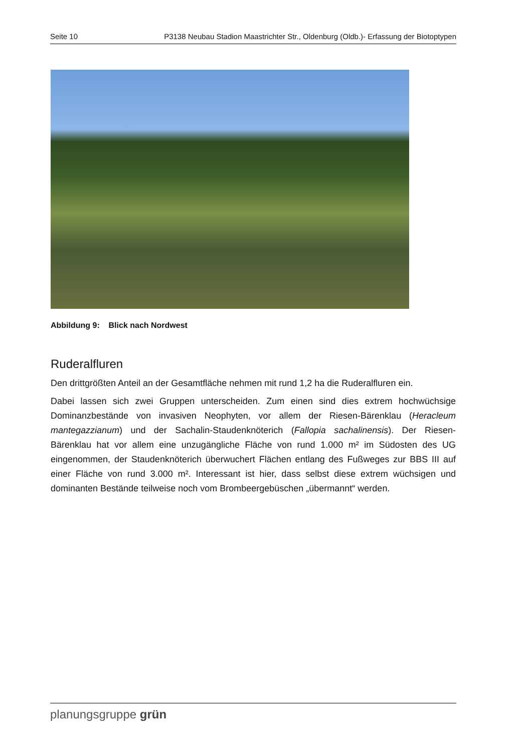Seite 10 P3138 Neubau Stadion Maastrichter Str., Oldenburg (Oldb.)- Erfassung der Biotoptypen
Abbildung 9: Blick nach Nordwest
Ruderalfluren
Den drittgrößten Anteil an der Gesamtfläche nehmen mit rund 1,2 ha die Ruderalfluren ein.
Dabei lassen sich zwei Gruppen unterscheiden. Zum einen sind dies extrem hochwüchsige Dominanzbestände von invasiven Neophyten, vor allem der Riesen-Bärenklau (Heracleum mantegazzianum) und der Sachalin-Staudenknöterich (Fallopia sachalinensis). Der Riesen-Bärenklau hat vor allem eine unzugängliche Fläche von rund 1.000 m² im Südosten des UG eingenommen, der Staudenknöterich überwuchert Flächen entlang des Fußweges zur BBS III auf einer Fläche von rund 3.000 m². Interessant ist hier, dass selbst diese extrem wüchsigen und dominanten Bestände teilweise noch vom Brombeergebüschen „übermannt“ werden.
planungsgruppe grün